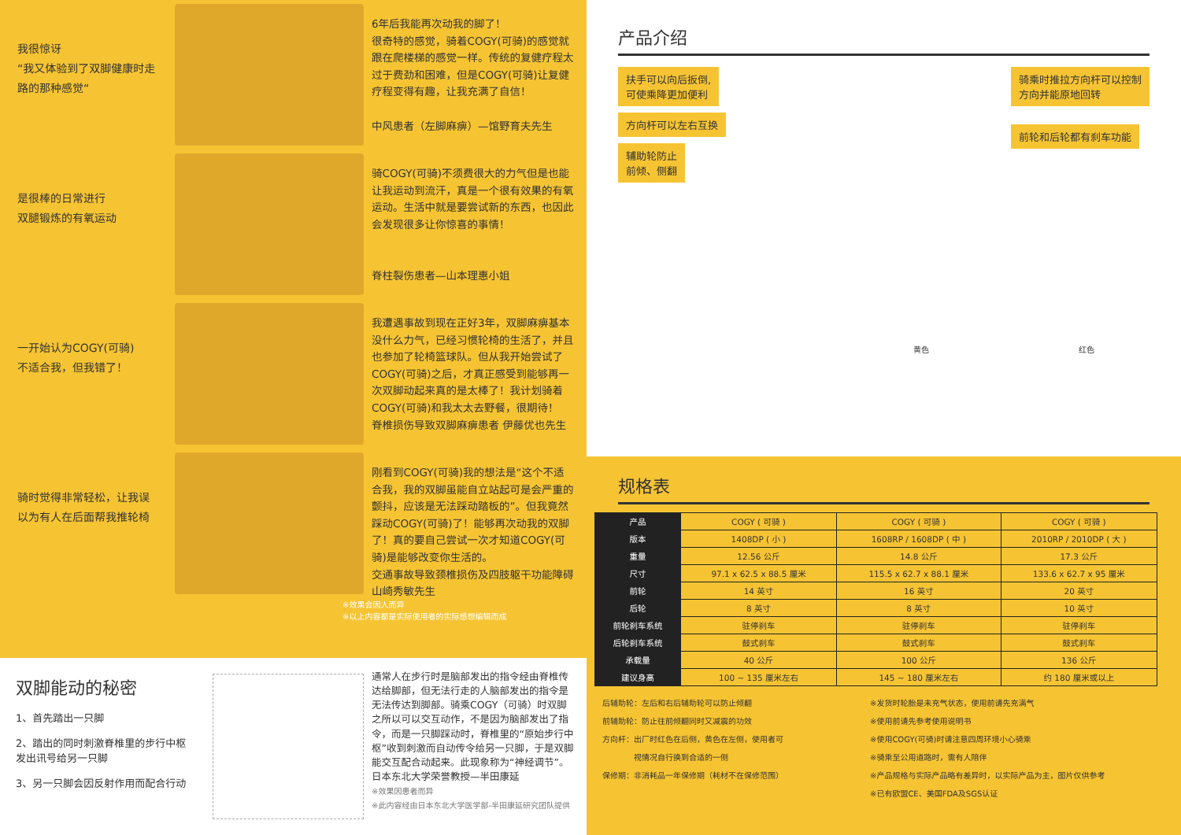我很惊讶
“我又体验到了双脚健康时走路的那种感觉“
6年后我能再次动我的脚了！
很奇特的感觉，骑着COGY(可骑)的感觉就跟在爬楼梯的感觉一样。传统的复健疗程太过于费劲和困难，但是COGY(可骑)让复健疗程变得有趣，让我充满了自信！
中风患者（左脚麻痹）—馆野育夫先生
是很棒的日常进行
双腿锻炼的有氧运动
骑COGY(可骑)不须费很大的力气但是也能让我运动到流汗，真是一个很有效果的有氧运动。生活中就是要尝试新的东西，也因此会发现很多让你惊喜的事情！
脊柱裂伤患者—山本理惠小姐
一开始认为COGY(可骑)
不适合我，但我错了！
我遭遇事故到现在正好3年，双脚麻痹基本没什么力气，已经习惯轮椅的生活了，并且也参加了轮椅篮球队。但从我开始尝试了COGY(可骑)之后，才真正感受到能够再一次双脚动起来真的是太棒了！我计划骑着COGY(可骑)和我太太去野餐，很期待！
脊椎损伤导致双脚麻痹患者 伊藤优也先生
骑时觉得非常轻松，让我误以为有人在后面帮我推轮椅
刚看到COGY(可骑)我的想法是“这个不适合我，我的双脚虽能自立站起可是会严重的颤抖，应该是无法踩动踏板的”。但我竟然踩动COGY(可骑)了！能够再次动我的双脚了！真的要自己尝试一次才知道COGY(可骑)是能够改变你生活的。
交通事故导致颈椎损伤及四肢躯干功能障碍 山崎秀敏先生
※效果会因人而异
※以上内容都是实际使用者的实际感想编辑而成
双脚能动的秘密
1、首先踏出一只脚
2、踏出的同时刺激脊椎里的步行中枢发出讯号给另一只脚
3、另一只脚会因反射作用而配合行动
通常人在步行时是脑部发出的指令经由脊椎传达给脚部，但无法行走的人脑部发出的指令是无法传达到脚部。骑乘COGY（可骑）时双脚之所以可以交互动作，不是因为脑部发出了指令，而是一只脚踩动时，脊椎里的“原始步行中枢”收到刺激而自动传令给另一只脚，于是双脚能交互配合动起来。此现象称为“神经调节”。
日本东北大学荣誉教授—半田康延
※效果因患者而异
※此内容经由日本东北大学医学部-半田康延研究团队提供
产品介绍
扶手可以向后扳倒,
可使乘降更加便利
方向杆可以左右互换
辅助轮防止
前倾、侧翻
骑乘时推拉方向杆可以控制
方向并能原地回转
前轮和后轮都有刹车功能
黄色 红色
规格表
| 产品 | COGY ( 可骑 ) | COGY ( 可骑 ) | COGY ( 可骑 ) |
| 版本 | 1408DP ( 小 ) | 1608RP / 1608DP ( 中 ) | 2010RP / 2010DP ( 大 ) |
| 重量 | 12.56 公斤 | 14.8 公斤 | 17.3 公斤 |
| 尺寸 | 97.1 x 62.5 x 88.5 厘米 | 115.5 x 62.7 x 88.1 厘米 | 133.6 x 62.7 x 95 厘米 |
| 前轮 | 14 英寸 | 16 英寸 | 20 英寸 |
| 后轮 | 8 英寸 | 8 英寸 | 10 英寸 |
| 前轮刹车系统 | 驻停刹车 | 驻停刹车 | 驻停刹车 |
| 后轮刹车系统 | 鼓式刹车 | 鼓式刹车 | 鼓式刹车 |
| 承载量 | 40 公斤 | 100 公斤 | 136 公斤 |
| 建议身高 | 100 ~ 135 厘米左右 | 145 ~ 180 厘米左右 | 约 180 厘米或以上 |
后辅助轮：左后和右后辅助轮可以防止倾翻
前辅助轮：防止往前倾翻同时又减震的功效
方向杆：出厂时红色在后侧，黄色在左侧，使用者可
　　　　视情况自行换到合适的一侧
保修期：非消耗品一年保修期（耗材不在保修范围）
※发货时轮胎是未充气状态，使用前请先充满气
※使用前请先参考使用说明书
※使用COGY(可骑)时请注意四周环境小心骑乘
※骑乘至公用道路时，需有人陪伴
※产品规格与实际产品略有差异时，以实际产品为主，图片仅供参考
※已有欧盟CE、美国FDA及SGS认证